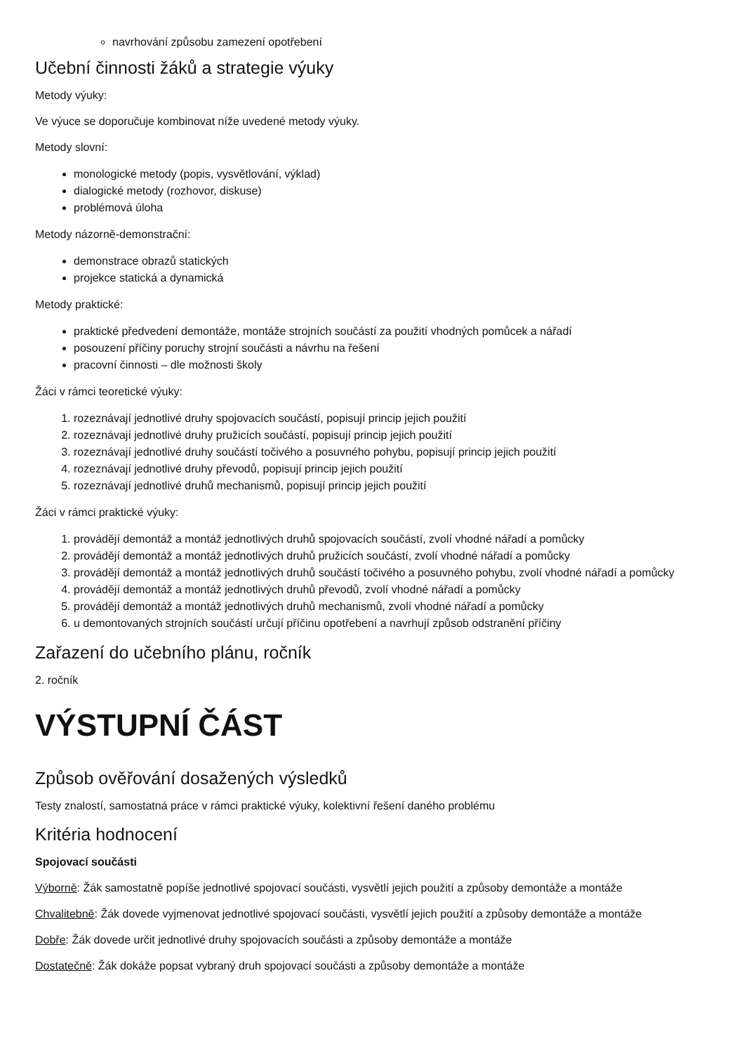navrhování způsobu zamezení opotřebení
Učební činnosti žáků a strategie výuky
Metody výuky:
Ve výuce se doporučuje kombinovat níže uvedené metody výuky.
Metody slovní:
monologické metody (popis, vysvětlování, výklad)
dialogické metody (rozhovor, diskuse)
problémová úloha
Metody názorně-demonstrační:
demonstrace obrazů statických
projekce statická a dynamická
Metody praktické:
praktické předvedení demontáže, montáže strojních součástí za použití vhodných pomůcek a nářadí
posouzení příčiny poruchy strojní součásti a návrhu na řešení
pracovní činnosti – dle možnosti školy
Žáci v rámci teoretické výuky:
1. rozeznávají jednotlivé druhy spojovacích součástí, popisují princip jejich použití
2. rozeznávají jednotlivé druhy pružicích součástí, popisují princip jejich použití
3. rozeznávají jednotlivé druhy součástí točivého a posuvného pohybu, popisují princip jejich použití
4. rozeznávají jednotlivé druhy převodů, popisují princip jejich použití
5. rozeznávají jednotlivé druhů mechanismů, popisují princip jejich použití
Žáci v rámci praktické výuky:
1. provádějí demontáž a montáž jednotlivých druhů spojovacích součástí, zvolí vhodné nářadí a pomůcky
2. provádějí demontáž a montáž jednotlivých druhů pružicích součástí, zvolí vhodné nářadí a pomůcky
3. provádějí demontáž a montáž jednotlivých druhů součástí točivého a posuvného pohybu, zvolí vhodné nářadí a pomůcky
4. provádějí demontáž a montáž jednotlivých druhů převodů, zvolí vhodné nářadí a pomůcky
5. provádějí demontáž a montáž jednotlivých druhů mechanismů, zvolí vhodné nářadí a pomůcky
6. u demontovaných strojních součástí určují příčinu opotřebení a navrhují způsob odstranění příčiny
Zařazení do učebního plánu, ročník
2. ročník
VÝSTUPNÍ ČÁST
Způsob ověřování dosažených výsledků
Testy znalostí, samostatná práce v rámci praktické výuky, kolektivní řešení daného problému
Kritéria hodnocení
Spojovací součásti
Výborně: Žák samostatně popíše jednotlivé spojovací součásti, vysvětlí jejich použití a způsoby demontáže a montáže
Chvalitebně: Žák dovede vyjmenovat jednotlivé spojovací součásti, vysvětlí jejich použití a způsoby demontáže a montáže
Dobře: Žák dovede určit jednotlivé druhy spojovacích součásti a způsoby demontáže a montáže
Dostatečně: Žák dokáže popsat vybraný druh spojovací součásti a způsoby demontáže a montáže